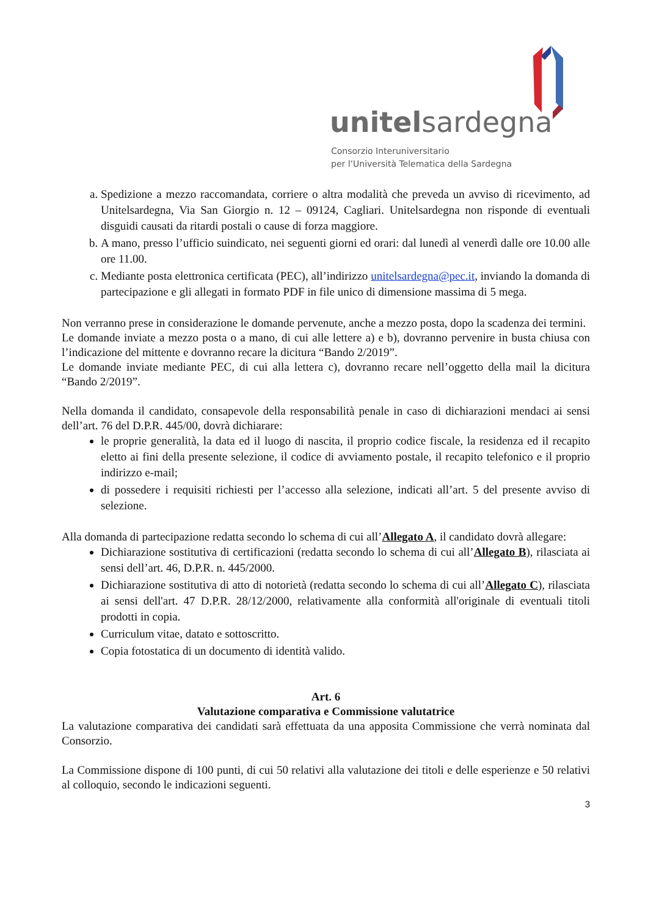unitelsardegna
Consorzio Interuniversitario
per l’Università Telematica della Sardegna
a. Spedizione a mezzo raccomandata, corriere o altra modalità che preveda un avviso di ricevimento, ad Unitelsardegna, Via San Giorgio n. 12 – 09124, Cagliari. Unitelsardegna non risponde di eventuali disguidi causati da ritardi postali o cause di forza maggiore.
b. A mano, presso l’ufficio suindicato, nei seguenti giorni ed orari: dal lunedì al venerdì dalle ore 10.00 alle ore 11.00.
c. Mediante posta elettronica certificata (PEC), all’indirizzo unitelsardegna@pec.it, inviando la domanda di partecipazione e gli allegati in formato PDF in file unico di dimensione massima di 5 mega.
Non verranno prese in considerazione le domande pervenute, anche a mezzo posta, dopo la scadenza dei termini.
Le domande inviate a mezzo posta o a mano, di cui alle lettere a) e b), dovranno pervenire in busta chiusa con l’indicazione del mittente e dovranno recare la dicitura “Bando 2/2019”.
Le domande inviate mediante PEC, di cui alla lettera c), dovranno recare nell’oggetto della mail la dicitura “Bando 2/2019”.
Nella domanda il candidato, consapevole della responsabilità penale in caso di dichiarazioni mendaci ai sensi dell’art. 76 del D.P.R. 445/00, dovrà dichiarare:
le proprie generalità, la data ed il luogo di nascita, il proprio codice fiscale, la residenza ed il recapito eletto ai fini della presente selezione, il codice di avviamento postale, il recapito telefonico e il proprio indirizzo e-mail;
di possedere i requisiti richiesti per l’accesso alla selezione, indicati all’art. 5 del presente avviso di selezione.
Alla domanda di partecipazione redatta secondo lo schema di cui all’Allegato A, il candidato dovrà allegare:
Dichiarazione sostitutiva di certificazioni (redatta secondo lo schema di cui all’Allegato B), rilasciata ai sensi dell’art. 46, D.P.R. n. 445/2000.
Dichiarazione sostitutiva di atto di notorietà (redatta secondo lo schema di cui all’Allegato C), rilasciata ai sensi dell'art. 47 D.P.R. 28/12/2000, relativamente alla conformità all'originale di eventuali titoli prodotti in copia.
Curriculum vitae, datato e sottoscritto.
Copia fotostatica di un documento di identità valido.
Art. 6
Valutazione comparativa e Commissione valutatrice
La valutazione comparativa dei candidati sarà effettuata da una apposita Commissione che verrà nominata dal Consorzio.
La Commissione dispone di 100 punti, di cui 50 relativi alla valutazione dei titoli e delle esperienze e 50 relativi al colloquio, secondo le indicazioni seguenti.
3